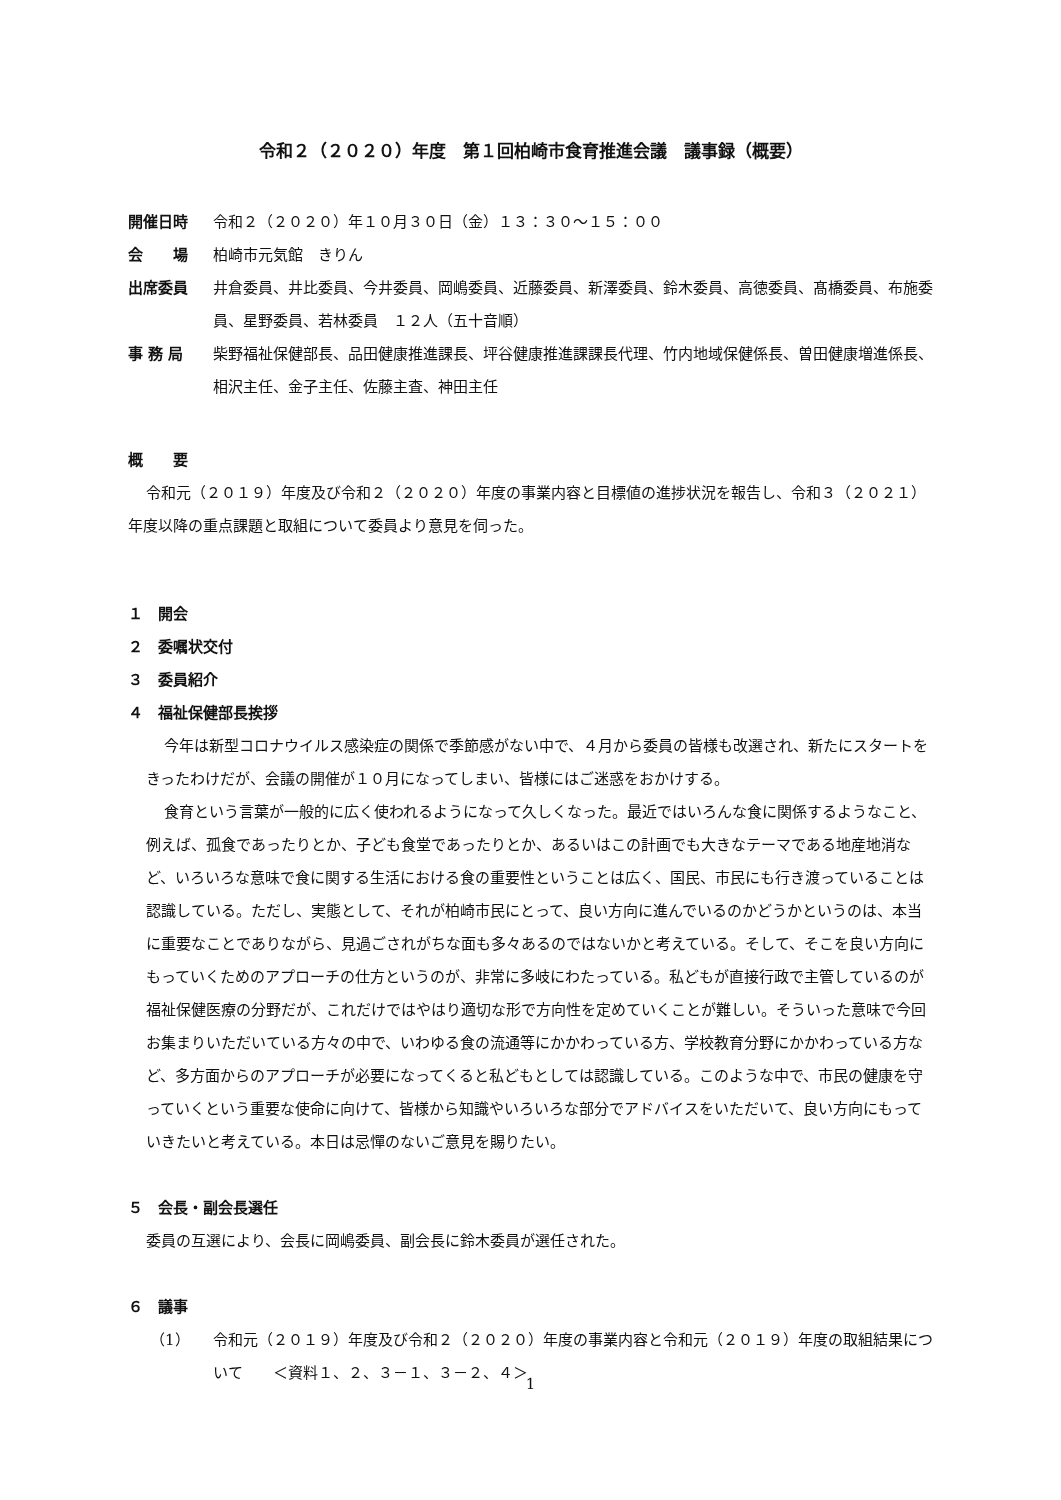令和２（２０２０）年度　第１回柏崎市食育推進会議　議事録（概要）
開催日時 令和２（２０２０）年１０月３０日（金）１３：３０～１５：００
会　　場 柏崎市元気館　きりん
出席委員 井倉委員、井比委員、今井委員、岡嶋委員、近藤委員、新澤委員、鈴木委員、高徳委員、髙橋委員、布施委員、星野委員、若林委員　１２人（五十音順）
事 務 局 柴野福祉保健部長、品田健康推進課長、坪谷健康推進課課長代理、竹内地域保健係長、曽田健康増進係長、相沢主任、金子主任、佐藤主査、神田主任
概　　要
令和元（２０１９）年度及び令和２（２０２０）年度の事業内容と目標値の進捗状況を報告し、令和３（２０２１）年度以降の重点課題と取組について委員より意見を伺った。
１　開会
２　委嘱状交付
３　委員紹介
４　福祉保健部長挨拶
今年は新型コロナウイルス感染症の関係で季節感がない中で、４月から委員の皆様も改選され、新たにスタートをきったわけだが、会議の開催が１０月になってしまい、皆様にはご迷惑をおかけする。
食育という言葉が一般的に広く使われるようになって久しくなった。最近ではいろんな食に関係するようなこと、例えば、孤食であったりとか、子ども食堂であったりとか、あるいはこの計画でも大きなテーマである地産地消など、いろいろな意味で食に関する生活における食の重要性ということは広く、国民、市民にも行き渡っていることは認識している。ただし、実態として、それが柏崎市民にとって、良い方向に進んでいるのかどうかというのは、本当に重要なことでありながら、見過ごされがちな面も多々あるのではないかと考えている。そして、そこを良い方向にもっていくためのアプローチの仕方というのが、非常に多岐にわたっている。私どもが直接行政で主管しているのが福祉保健医療の分野だが、これだけではやはり適切な形で方向性を定めていくことが難しい。そういった意味で今回お集まりいただいている方々の中で、いわゆる食の流通等にかかわっている方、学校教育分野にかかわっている方など、多方面からのアプローチが必要になってくると私どもとしては認識している。このような中で、市民の健康を守っていくという重要な使命に向けて、皆様から知識やいろいろな部分でアドバイスをいただいて、良い方向にもっていきたいと考えている。本日は忌憚のないご意見を賜りたい。
５　会長・副会長選任
委員の互選により、会長に岡嶋委員、副会長に鈴木委員が選任された。
６　議事
（1） 令和元（２０１９）年度及び令和２（２０２０）年度の事業内容と令和元（２０１９）年度の取組結果について　　＜資料１、２、３－１、３－２、４＞
1